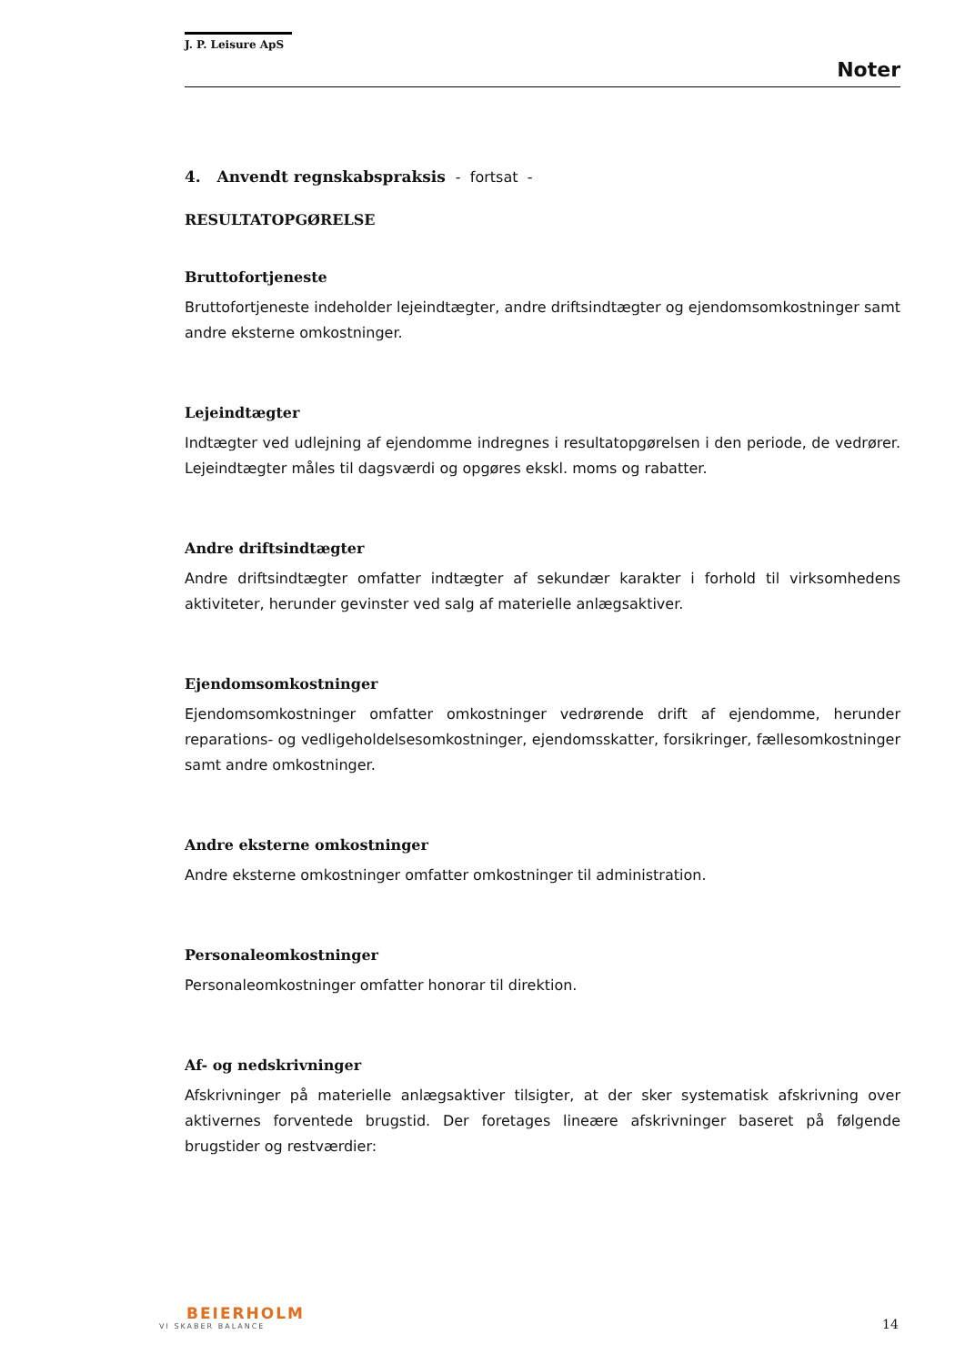J. P. Leisure ApS
Noter
4. Anvendt regnskabspraksis - fortsat -
RESULTATOPGØRELSE
Bruttofortjeneste
Bruttofortjeneste indeholder lejeindtægter, andre driftsindtægter og ejendomsomkostninger samt andre eksterne omkostninger.
Lejeindtægter
Indtægter ved udlejning af ejendomme indregnes i resultatopgørelsen i den periode, de vedrører. Lejeindtægter måles til dagsværdi og opgøres ekskl. moms og rabatter.
Andre driftsindtægter
Andre driftsindtægter omfatter indtægter af sekundær karakter i forhold til virksomhedens aktiviteter, herunder gevinster ved salg af materielle anlægsaktiver.
Ejendomsomkostninger
Ejendomsomkostninger omfatter omkostninger vedrørende drift af ejendomme, herunder reparations- og vedligeholdelsesomkostninger, ejendomsskatter, forsikringer, fællesomkostninger samt andre omkostninger.
Andre eksterne omkostninger
Andre eksterne omkostninger omfatter omkostninger til administration.
Personaleomkostninger
Personaleomkostninger omfatter honorar til direktion.
Af- og nedskrivninger
Afskrivninger på materielle anlægsaktiver tilsigter, at der sker systematisk afskrivning over aktivernes forventede brugstid. Der foretages lineære afskrivninger baseret på følgende brugstider og restværdier:
BEIERHOLM
VI SKABER BALANCE
14